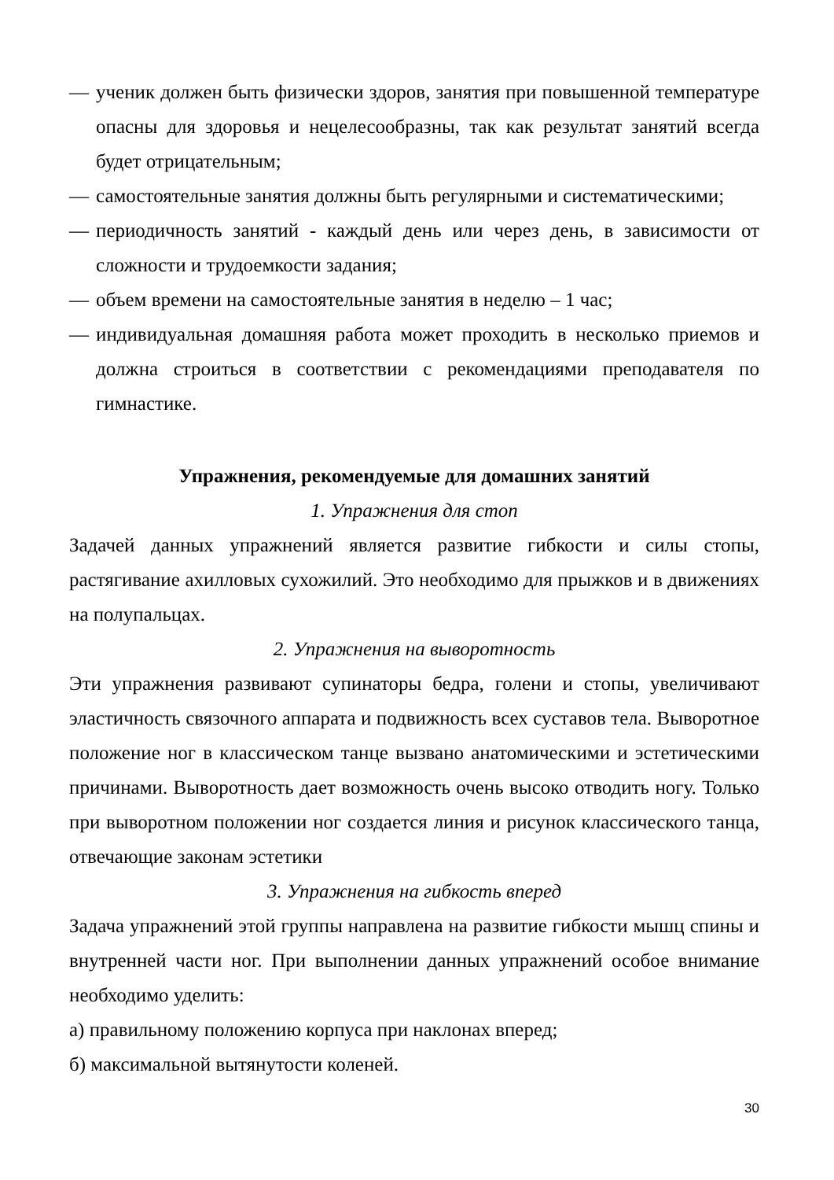— ученик должен быть физически здоров, занятия при повышенной температуре опасны для здоровья и нецелесообразны, так как результат занятий всегда будет отрицательным;
— самостоятельные занятия должны быть регулярными и систематическими;
— периодичность занятий - каждый день или через день, в зависимости от сложности и трудоемкости задания;
— объем времени на самостоятельные занятия в неделю – 1 час;
— индивидуальная домашняя работа может проходить в несколько приемов и должна строиться в соответствии с рекомендациями преподавателя по гимнастике.
Упражнения, рекомендуемые для домашних занятий
1. Упражнения для стоп
Задачей данных упражнений является развитие гибкости и силы стопы, растягивание ахилловых сухожилий. Это необходимо для прыжков и в движениях на полупальцах.
2. Упражнения на выворотность
Эти упражнения развивают супинаторы бедра, голени и стопы, увеличивают эластичность связочного аппарата и подвижность всех суставов тела. Выворотное положение ног в классическом танце вызвано анатомическими и эстетическими причинами. Выворотность дает возможность очень высоко отводить ногу. Только при выворотном положении ног создается линия и рисунок классического танца, отвечающие законам эстетики
3. Упражнения на гибкость вперед
Задача упражнений этой группы направлена на развитие гибкости мышц спины и внутренней части ног. При выполнении данных упражнений особое внимание необходимо уделить:
а) правильному положению корпуса при наклонах вперед;
б) максимальной вытянутости коленей.
30